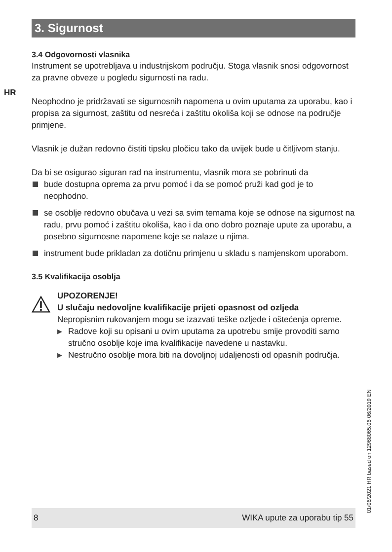HR
3. Sigurnost
3.4 Odgovornosti vlasnika
Instrument se upotrebljava u industrijskom području. Stoga vlasnik snosi odgovornost za pravne obveze u pogledu sigurnosti na radu.
Neophodno je pridržavati se sigurnosnih napomena u ovim uputama za uporabu, kao i propisa za sigurnost, zaštitu od nesreća i zaštitu okoliša koji se odnose na područje primjene.
Vlasnik je dužan redovno čistiti tipsku pločicu tako da uvijek bude u čitljivom stanju.
Da bi se osigurao siguran rad na instrumentu, vlasnik mora se pobrinuti da
bude dostupna oprema za prvu pomoć i da se pomoć pruži kad god je to neophodno.
se osoblje redovno obučava u vezi sa svim temama koje se odnose na sigurnost na radu, prvu pomoć i zaštitu okoliša, kao i da ono dobro poznaje upute za uporabu, a posebno sigurnosne napomene koje se nalaze u njima.
instrument bude prikladan za dotičnu primjenu u skladu s namjenskom uporabom.
3.5 Kvalifikacija osoblja
UPOZORENJE!
U slučaju nedovoljne kvalifikacije prijeti opasnost od ozljeda
Nepropisnim rukovanjem mogu se izazvati teške ozljede i oštećenja opreme.
▶ Radove koji su opisani u ovim uputama za upotrebu smije provoditi samo stručno osoblje koje ima kvalifikacije navedene u nastavku.
▶ Nestručno osoblje mora biti na dovoljnoj udaljenosti od opasnih područja.
01/06/2021 HR based on 12968065.06 06/2019 EN
8 WIKA upute za uporabu tip 55